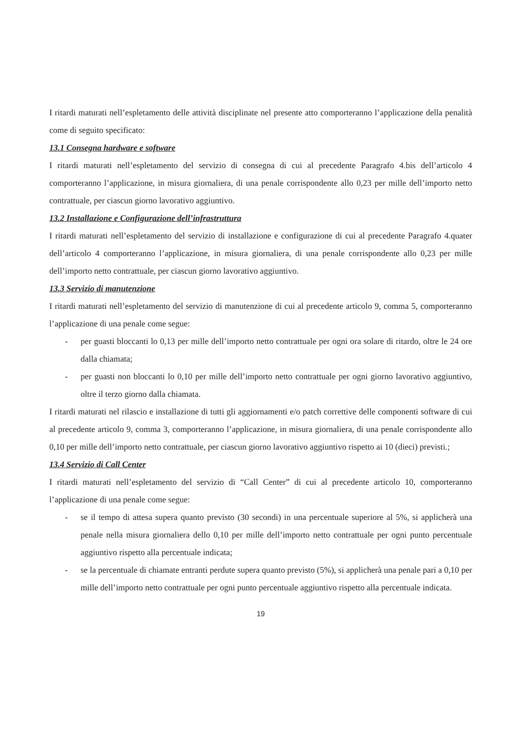I ritardi maturati nell’espletamento delle attività disciplinate nel presente atto comporteranno l’applicazione della penalità come di seguito specificato:
13.1 Consegna hardware e software
I ritardi maturati nell’espletamento del servizio di consegna di cui al precedente Paragrafo 4.bis dell’articolo 4 comporteranno l’applicazione, in misura giornaliera, di una penale corrispondente allo 0,23 per mille dell’importo netto contrattuale, per ciascun giorno lavorativo aggiuntivo.
13.2 Installazione e Configurazione dell’infrastruttura
I ritardi maturati nell’espletamento del servizio di installazione e configurazione di cui al precedente Paragrafo 4.quater dell’articolo 4 comporteranno l’applicazione, in misura giornaliera, di una penale corrispondente allo 0,23 per mille dell’importo netto contrattuale, per ciascun giorno lavorativo aggiuntivo.
13.3 Servizio di manutenzione
I ritardi maturati nell’espletamento del servizio di manutenzione di cui al precedente articolo 9, comma 5, comporteranno l’applicazione di una penale come segue:
- per guasti bloccanti lo 0,13 per mille dell’importo netto contrattuale per ogni ora solare di ritardo, oltre le 24 ore dalla chiamata;
- per guasti non bloccanti lo 0,10 per mille dell’importo netto contrattuale per ogni giorno lavorativo aggiuntivo, oltre il terzo giorno dalla chiamata.
I ritardi maturati nel rilascio e installazione di tutti gli aggiornamenti e/o patch correttive delle componenti software di cui al precedente articolo 9, comma 3, comporteranno l’applicazione, in misura giornaliera, di una penale corrispondente allo 0,10 per mille dell’importo netto contrattuale, per ciascun giorno lavorativo aggiuntivo rispetto ai 10 (dieci) previsti.;
13.4 Servizio di Call Center
I ritardi maturati nell’espletamento del servizio di “Call Center” di cui al precedente articolo 10, comporteranno l’applicazione di una penale come segue:
- se il tempo di attesa supera quanto previsto (30 secondi) in una percentuale superiore al 5%, si applicherà una penale nella misura giornaliera dello 0,10 per mille dell’importo netto contrattuale per ogni punto percentuale aggiuntivo rispetto alla percentuale indicata;
- se la percentuale di chiamate entranti perdute supera quanto previsto (5%), si applicherà una penale pari a 0,10 per mille dell’importo netto contrattuale per ogni punto percentuale aggiuntivo rispetto alla percentuale indicata.
19